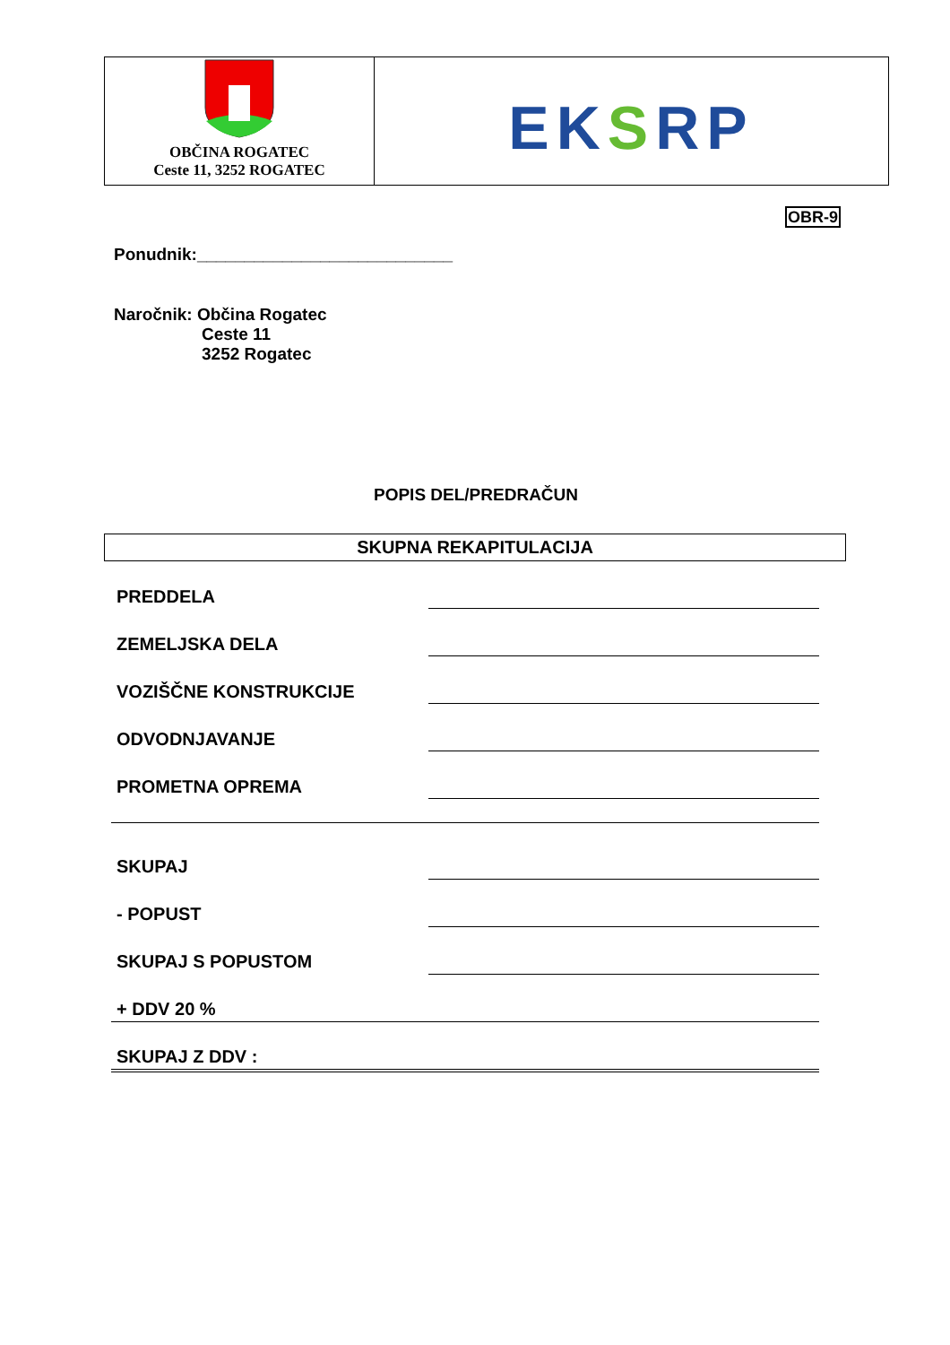| OBČINA ROGATEC Ceste 11, 3252 ROGATEC | EK S RP |
OBR-9
Ponudnik:___________________________
Naročnik: Občina Rogatec
Ceste 11
3252 Rogatec
POPIS DEL/PREDRAČUN
SKUPNA REKAPITULACIJA
| PREDDELA | |
| ZEMELJSKA DELA | |
| VOZIŠČNE KONSTRUKCIJE | |
| ODVODNJAVANJE | |
| PROMETNA OPREMA | |
| SKUPAJ | |
| - POPUST | |
| SKUPAJ S POPUSTOM | |
| + DDV 20 % | |
| SKUPAJ Z DDV : | |